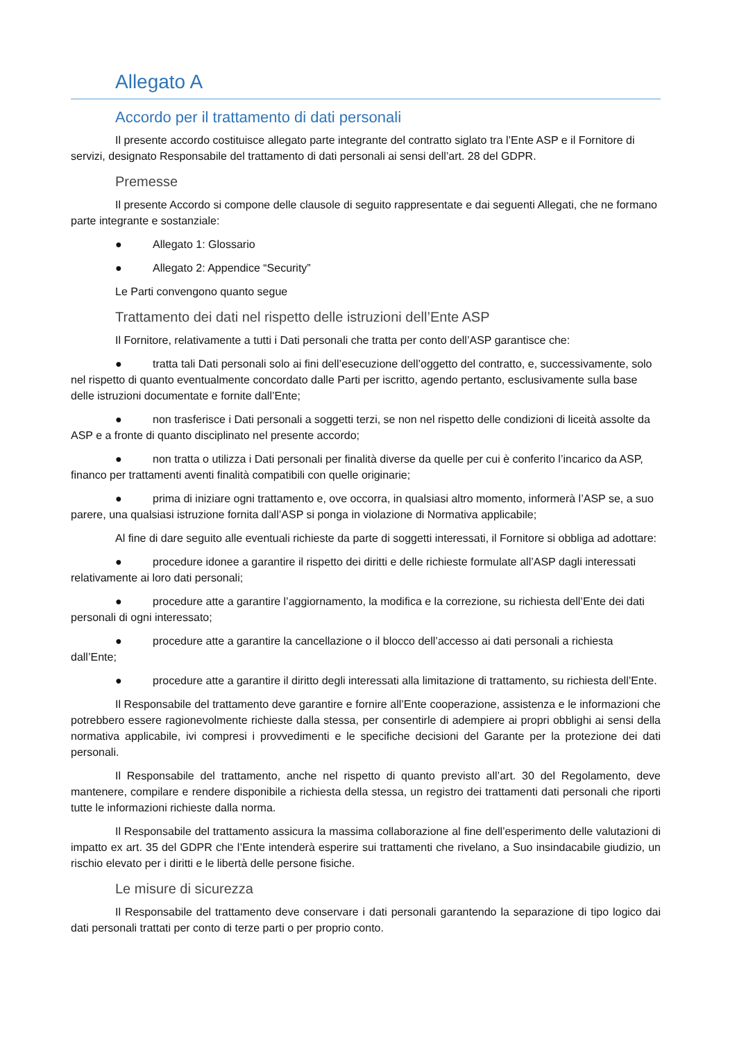Allegato A
Accordo per il trattamento di dati personali
Il presente accordo costituisce allegato parte integrante del contratto siglato tra l’Ente ASP e il Fornitore di servizi, designato Responsabile del trattamento di dati personali ai sensi dell’art. 28 del GDPR.
Premesse
Il presente Accordo si compone delle clausole di seguito rappresentate e dai seguenti Allegati, che ne formano parte integrante e sostanziale:
● Allegato 1: Glossario
● Allegato 2: Appendice “Security”
Le Parti convengono quanto segue
Trattamento dei dati nel rispetto delle istruzioni dell’Ente ASP
Il Fornitore, relativamente a tutti i Dati personali che tratta per conto dell’ASP garantisce che:
● tratta tali Dati personali solo ai fini dell’esecuzione dell’oggetto del contratto, e, successivamente, solo nel rispetto di quanto eventualmente concordato dalle Parti per iscritto, agendo pertanto, esclusivamente sulla base delle istruzioni documentate e fornite dall’Ente;
● non trasferisce i Dati personali a soggetti terzi, se non nel rispetto delle condizioni di liceità assolte da ASP e a fronte di quanto disciplinato nel presente accordo;
● non tratta o utilizza i Dati personali per finalità diverse da quelle per cui è conferito l’incarico da ASP, financo per trattamenti aventi finalità compatibili con quelle originarie;
● prima di iniziare ogni trattamento e, ove occorra, in qualsiasi altro momento, informerà l’ASP se, a suo parere, una qualsiasi istruzione fornita dall’ASP si ponga in violazione di Normativa applicabile;
Al fine di dare seguito alle eventuali richieste da parte di soggetti interessati, il Fornitore si obbliga ad adottare:
● procedure idonee a garantire il rispetto dei diritti e delle richieste formulate all’ASP dagli interessati relativamente ai loro dati personali;
● procedure atte a garantire l’aggiornamento, la modifica e la correzione, su richiesta dell’Ente dei dati personali di ogni interessato;
● procedure atte a garantire la cancellazione o il blocco dell’accesso ai dati personali a richiesta dall’Ente;
● procedure atte a garantire il diritto degli interessati alla limitazione di trattamento, su richiesta dell’Ente.
Il Responsabile del trattamento deve garantire e fornire all’Ente cooperazione, assistenza e le informazioni che potrebbero essere ragionevolmente richieste dalla stessa, per consentirle di adempiere ai propri obblighi ai sensi della normativa applicabile, ivi compresi i provvedimenti e le specifiche decisioni del Garante per la protezione dei dati personali.
Il Responsabile del trattamento, anche nel rispetto di quanto previsto all’art. 30 del Regolamento, deve mantenere, compilare e rendere disponibile a richiesta della stessa, un registro dei trattamenti dati personali che riporti tutte le informazioni richieste dalla norma.
Il Responsabile del trattamento assicura la massima collaborazione al fine dell’esperimento delle valutazioni di impatto ex art. 35 del GDPR che l’Ente intenderà esperire sui trattamenti che rivelano, a Suo insindacabile giudizio, un rischio elevato per i diritti e le libertà delle persone fisiche.
Le misure di sicurezza
Il Responsabile del trattamento deve conservare i dati personali garantendo la separazione di tipo logico dai dati personali trattati per conto di terze parti o per proprio conto.